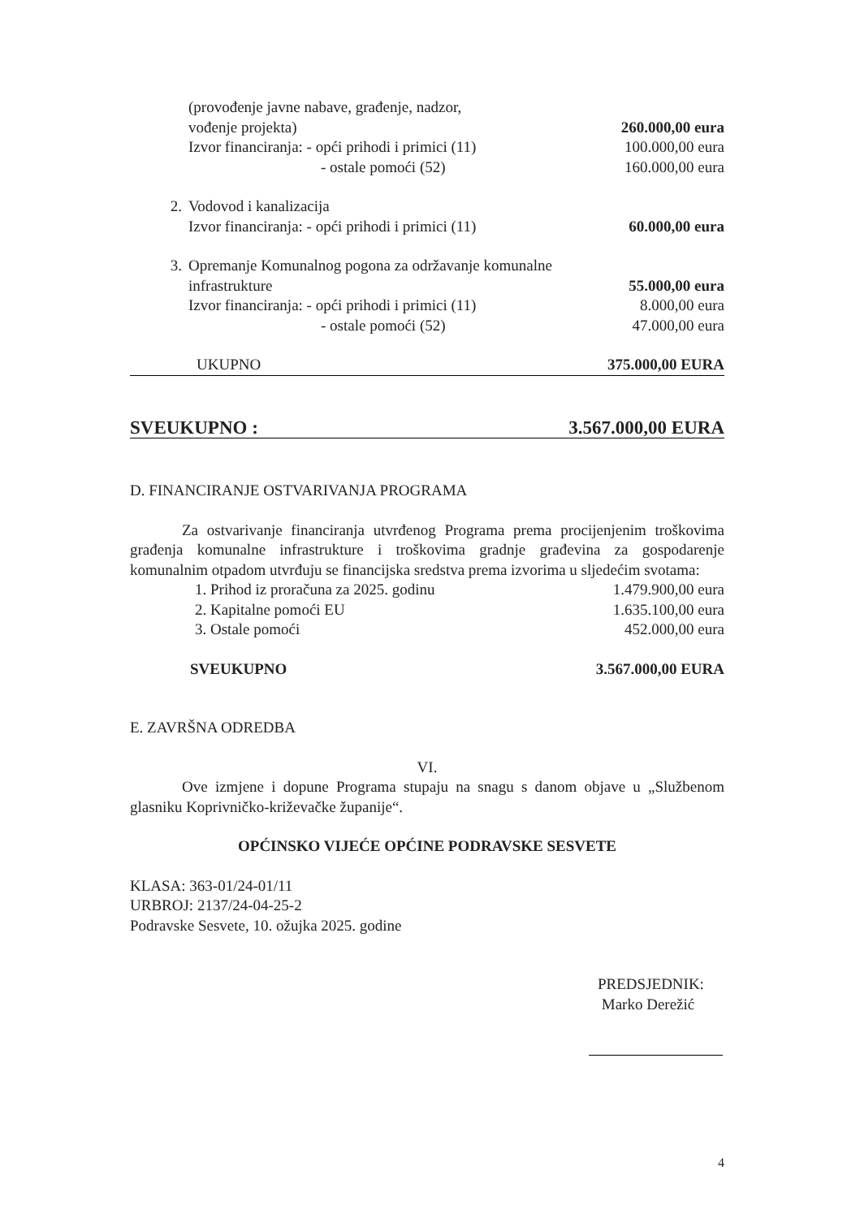| | (provođenje javne nabave, građenje, nadzor, | |
| | vođenje projekta) | 260.000,00 eura |
| | Izvor financiranja: - opći prihodi i primici (11) | 100.000,00 eura |
| | - ostale pomoći (52) | 160.000,00 eura |
| 2. | Vodovod i kanalizacija | |
| | Izvor financiranja: - opći prihodi i primici (11) | 60.000,00 eura |
| 3. | Opremanje Komunalnog pogona za održavanje komunalne | |
| | infrastrukture | 55.000,00 eura |
| | Izvor financiranja: - opći prihodi i primici (11) | 8.000,00 eura |
| | - ostale pomoći (52) | 47.000,00 eura |
| | UKUPNO | 375.000,00 EURA |
| SVEUKUPNO : | 3.567.000,00 EURA |
D. FINANCIRANJE OSTVARIVANJA PROGRAMA
Za ostvarivanje financiranja utvrđenog Programa prema procijenjenim troškovima građenja komunalne infrastrukture i troškovima gradnje građevina za gospodarenje komunalnim otpadom utvrđuju se financijska sredstva prema izvorima u sljedećim svotama:
| 1. Prihod iz proračuna za 2025. godinu | 1.479.900,00 eura |
| 2. Kapitalne pomoći EU | 1.635.100,00 eura |
| 3. Ostale pomoći | 452.000,00 eura |
| SVEUKUPNO | 3.567.000,00 EURA |
E. ZAVRŠNA ODREDBA
VI.
Ove izmjene i dopune Programa stupaju na snagu s danom objave u „Službenom glasniku Koprivničko-križevačke županije“.
OPĆINSKO VIJEĆE OPĆINE PODRAVSKE SESVETE
KLASA: 363-01/24-01/11
URBROJ: 2137/24-04-25-2
Podravske Sesvete, 10. ožujka 2025. godine
PREDSJEDNIK:
Marko Derežić
4